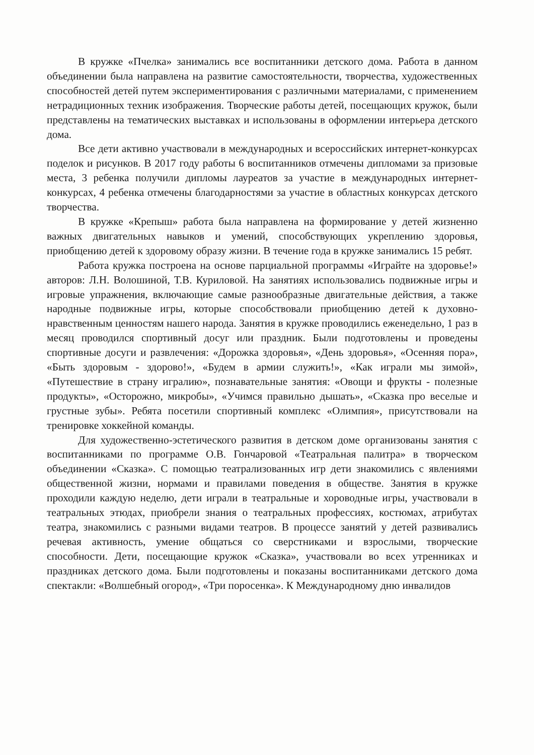В кружке «Пчелка» занимались все воспитанники детского дома. Работа в данном объединении была направлена на развитие самостоятельности, творчества, художественных способностей детей путем экспериментирования с различными материалами, с применением нетрадиционных техник изображения. Творческие работы детей, посещающих кружок, были представлены на тематических выставках и использованы в оформлении интерьера детского дома.
Все дети активно участвовали в международных и всероссийских интернет-конкурсах поделок и рисунков. В 2017 году работы 6 воспитанников отмечены дипломами за призовые места, 3 ребенка получили дипломы лауреатов за участие в международных интернет-конкурсах, 4 ребенка отмечены благодарностями за участие в областных конкурсах детского творчества.
В кружке «Крепыш» работа была направлена на формирование у детей жизненно важных двигательных навыков и умений, способствующих укреплению здоровья, приобщению детей к здоровому образу жизни. В течение года в кружке занимались 15 ребят.
Работа кружка построена на основе парциальной программы «Играйте на здоровье!» авторов: Л.Н. Волошиной, Т.В. Куриловой. На занятиях использовались подвижные игры и игровые упражнения, включающие самые разнообразные двигательные действия, а также народные подвижные игры, которые способствовали приобщению детей к духовно-нравственным ценностям нашего народа. Занятия в кружке проводились еженедельно, 1 раз в месяц проводился спортивный досуг или праздник. Были подготовлены и проведены спортивные досуги и развлечения: «Дорожка здоровья», «День здоровья», «Осенняя пора», «Быть здоровым - здорово!», «Будем в армии служить!», «Как играли мы зимой», «Путешествие в страну игралию», познавательные занятия: «Овощи и фрукты - полезные продукты», «Осторожно, микробы», «Учимся правильно дышать», «Сказка про веселые и грустные зубы». Ребята посетили спортивный комплекс «Олимпия», присутствовали на тренировке хоккейной команды.
Для художественно-эстетического развития в детском доме организованы занятия с воспитанниками по программе О.В. Гончаровой «Театральная палитра» в творческом объединении «Сказка». С помощью театрализованных игр дети знакомились с явлениями общественной жизни, нормами и правилами поведения в обществе. Занятия в кружке проходили каждую неделю, дети играли в театральные и хороводные игры, участвовали в театральных этюдах, приобрели знания о театральных профессиях, костюмах, атрибутах театра, знакомились с разными видами театров. В процессе занятий у детей развивались речевая активность, умение общаться со сверстниками и взрослыми, творческие способности. Дети, посещающие кружок «Сказка», участвовали во всех утренниках и праздниках детского дома. Были подготовлены и показаны воспитанниками детского дома спектакли: «Волшебный огород», «Три поросенка». К Международному дню инвалидов